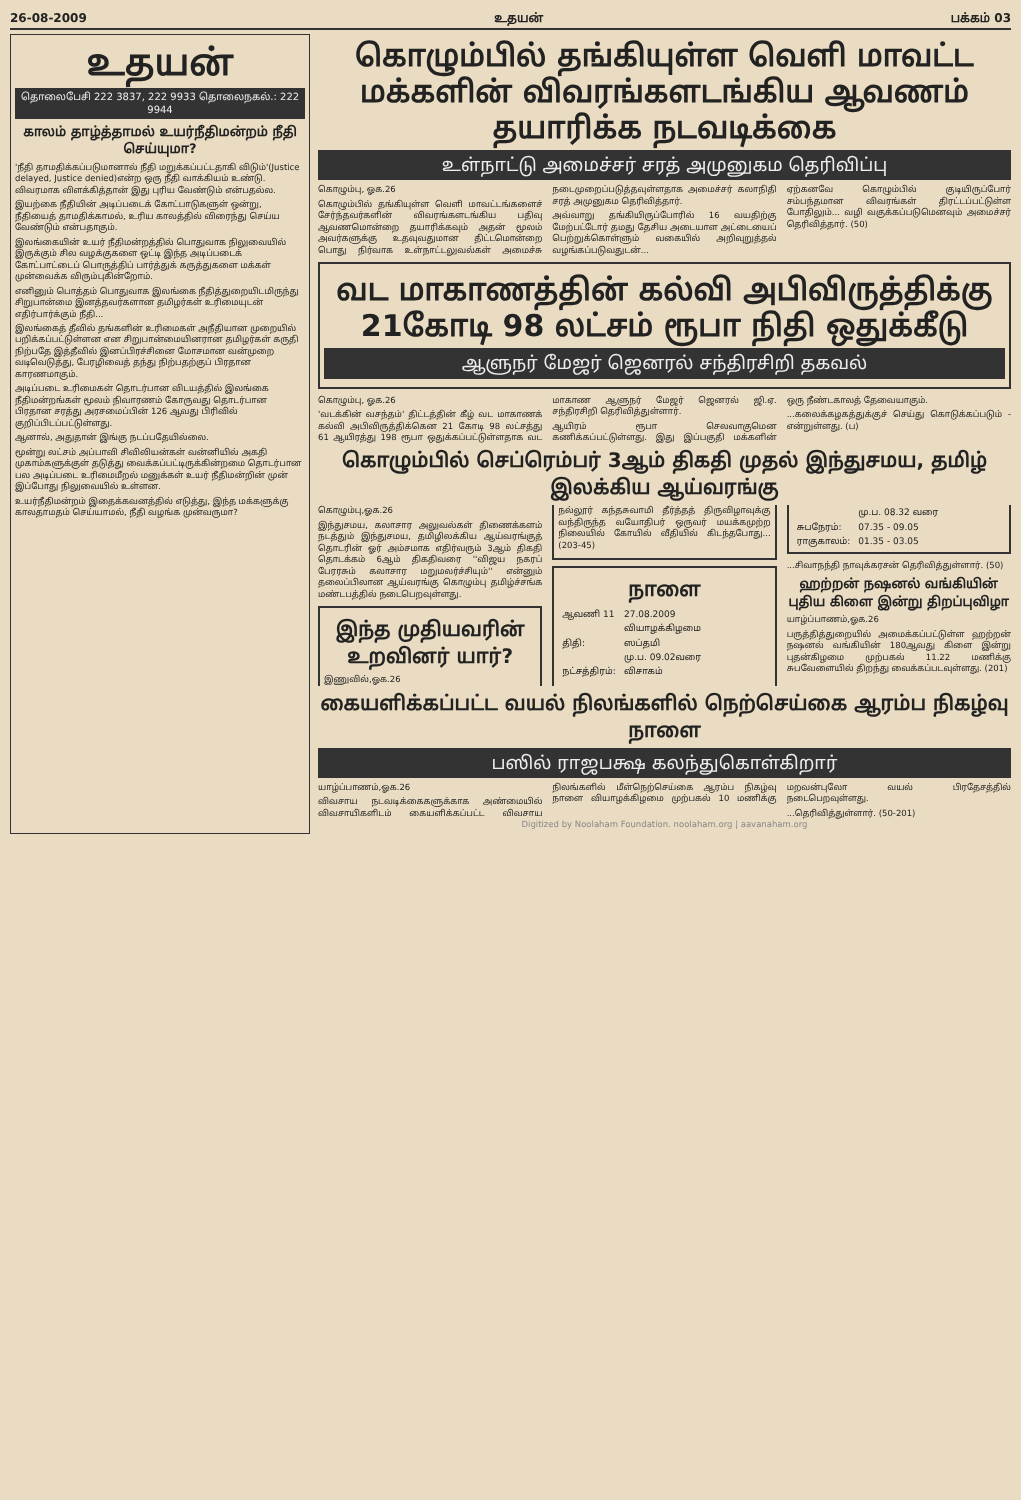26-08-2009 உதயன் பக்கம் 03
உதயன்
தொலைபேசி 222 3837, 222 9933 தொலைநகல்.: 222 9944
காலம் தாழ்த்தாமல் உயர்நீதிமன்றம் நீதி செய்யுமா?
'நீதி தாமதிக்கப்படுமானால் நீதி மறுக்கப்பட்டதாகி விடும்'(Justice delayed, Justice denied)என்ற ஒரு நீதி வாக்கியம் உண்டு. விவரமாக விளக்கித்தான் இது புரிய வேண்டும் என்பதல்ல.
இயற்கை நீதியின் அடிப்படைக் கோட்பாடுகளுள் ஒன்று, நீதியைத் தாமதிக்காமல், உரிய காலத்தில் விரைந்து செய்ய வேண்டும் என்பதாகும்.
இலங்கையின் உயர் நீதிமன்றத்தில் பொதுவாக நிலுவையில் இருக்கும் சில வழக்குகளை ஒட்டி இந்த அடிப்படைக் கோட்பாட்டைப் பொருத்திப் பார்த்துக் கருத்துகளை மக்கள் முன்வைக்க விரும்புகின்றோம்.
எனினும் பொத்தம் பொதுவாக இலங்கை நீதித்துறையிடமிருந்து சிறுபான்மை இனத்தவர்களான தமிழர்கள் உரிமையுடன் எதிர்பார்க்கும் நீதி...
இலங்கைத் தீவில் தங்களின் உரிமைகள் அநீதியான முறையில் பறிக்கப்பட்டுள்ளன என சிறுபான்மையினரான தமிழர்கள் கருதி நிற்பதே இத்தீவில் இனப்பிரச்சினை மோசமான வன்முறை வடிவெடுத்து, பேரழிவைத் தந்து நிற்பதற்குப் பிரதான காரணமாகும்.
அடிப்படை உரிமைகள் தொடர்பான விடயத்தில் இலங்கை நீதிமன்றங்கள் மூலம் நிவாரணம் கோருவது தொடர்பான பிரதான சரத்து அரசமைப்பின் 126 ஆவது பிரிவில் குறிப்பிடப்பட்டுள்ளது.
ஆனால், அதுதான் இங்கு நடப்பதேயில்லை.
மூன்று லட்சம் அப்பாவி சிவிலியன்கள் வன்னியில் அகதி முகாம்களுக்குள் தடுத்து வைக்கப்பட்டிருக்கின்றமை தொடர்பான பல அடிப்படை உரிமைமீறல் மனுக்கள் உயர் நீதிமன்றின் முன் இப்போது நிலுவையில் உள்ளன.
உயர்நீதிமன்றம் இதைக்கவனத்தில் எடுத்து, இந்த மக்களுக்கு காலதாமதம் செய்யாமல், நீதி வழங்க முன்வருமா?
கொழும்பில் தங்கியுள்ள வெளி மாவட்ட மக்களின் விவரங்களடங்கிய ஆவணம் தயாரிக்க நடவடிக்கை
உள்நாட்டு அமைச்சர் சரத் அமுனுகம தெரிவிப்பு
கொழும்பு, ஓக.26
கொழும்பில் தங்கியுள்ள வெளி மாவட்டங்களைச் சேர்ந்தவர்களின் விவரங்களடங்கிய பதிவு ஆவணமொன்றை தயாரிக்கவும் அதன் மூலம் அவர்களுக்கு உதவுவதுமான திட்டமொன்றை பொது நிர்வாக உள்நாட்டலுவல்கள் அமைச்சு நடைமுறைப்படுத்தவுள்ளதாக அமைச்சர் கலாநிதி சரத் அமுனுகம தெரிவித்தார்.
அவ்வாறு தங்கியிருப்போரில் 16 வயதிற்கு மேற்பட்டோர் தமது தேசிய அடையாள அட்டையைப் பெற்றுக்கொள்ளும் வகையில் அறிவுறுத்தல் வழங்கப்படுவதுடன்...
ஏற்கனவே கொழும்பில் குடியிருப்போர் சம்பந்தமான விவரங்கள் திரட்டப்பட்டுள்ள போதிலும்... வழி வகுக்கப்படுமெனவும் அமைச்சர் தெரிவித்தார். (50)
வட மாகாணத்தின் கல்வி அபிவிருத்திக்கு 21கோடி 98 லட்சம் ரூபா நிதி ஒதுக்கீடு
ஆளுநர் மேஜர் ஜெனரல் சந்திரசிறி தகவல்
கொழும்பு, ஓக.26
'வடக்கின் வசந்தம்' திட்டத்தின் கீழ் வட மாகாணக் கல்வி அபிவிருத்திக்கென 21 கோடி 98 லட்சத்து 61 ஆயிரத்து 198 ரூபா ஒதுக்கப்பட்டுள்ளதாக வட மாகாண ஆளுநர் மேஜர் ஜெனரல் ஜி.ஏ. சந்திரசிறி தெரிவித்துள்ளார்.
ஆயிரம் ரூபா செலவாகுமென கணிக்கப்பட்டுள்ளது. இது இப்பகுதி மக்களின் ஒரு நீண்டகாலத் தேவையாகும்.
...கலைக்கழகத்துக்குச் செய்து கொடுக்கப்படும் - என்றுள்ளது. (ப)
கொழும்பில் செப்ரெம்பர் 3ஆம் திகதி முதல் இந்துசமய, தமிழ் இலக்கிய ஆய்வரங்கு
கொழும்பு,ஓக.26
இந்துசமய, கலாசார அலுவல்கள் திணைக்களம் நடத்தும் இந்துசமய, தமிழிலக்கிய ஆய்வரங்குத் தொடரின் ஓர் அம்சமாக எதிர்வரும் 3ஆம் திகதி தொடக்கம் 6ஆம் திகதிவரை ''விஜய நகரப் பேரரசும் கலாசார மறுமலர்ச்சியும்'' என்னும் தலைப்பிலான ஆய்வரங்கு கொழும்பு தமிழ்ச்சங்க மண்டபத்தில் நடைபெறவுள்ளது.
இந்த முதியவரின் உறவினர் யார்?
இணுவில்,ஓக.26
நல்லூர் கந்தசுவாமி தீர்த்தத் திருவிழாவுக்கு வந்திருந்த வயோதிபர் ஒருவர் மயக்கமுற்ற நிலையில் கோயில் வீதியில் கிடந்தபோது... (203-45)
நாளை
| ஆவணி 11 | 27.08.2009 |
| | வியாழக்கிழமை |
| திதி: | ஸப்தமி |
| | மு.ப. 09.02வரை |
| நட்சத்திரம்: | விசாகம் |
| | மு.ப. 08.32 வரை |
| சுபநேரம்: | 07.35 - 09.05 |
| ராகுகாலம்: | 01.35 - 03.05 |
...சிவாநந்தி நாவுக்கரசன் தெரிவித்துள்ளார். (50)
ஹற்றன் நஷனல் வங்கியின் புதிய கிளை இன்று திறப்புவிழா
யாழ்ப்பாணம்,ஓக.26
பருத்தித்துறையில் அமைக்கப்பட்டுள்ள ஹற்றன் நஷனல் வங்கியின் 180ஆவது கிளை இன்று புதன்கிழமை முற்பகல் 11.22 மணிக்கு சுபவேளையில் திறந்து வைக்கப்படவுள்ளது. (201)
கையளிக்கப்பட்ட வயல் நிலங்களில் நெற்செய்கை ஆரம்ப நிகழ்வு நாளை
பஸில் ராஜபக்ஷ கலந்துகொள்கிறார்
யாழ்ப்பாணம்,ஓக.26
விவசாய நடவடிக்கைகளுக்காக அண்மையில் விவசாயிகளிடம் கையளிக்கப்பட்ட விவசாய நிலங்களில் மீள்நெற்செய்கை ஆரம்ப நிகழ்வு நாளை வியாழக்கிழமை முற்பகல் 10 மணிக்கு மறவன்புலோ வயல் பிரதேசத்தில் நடைபெறவுள்ளது.
...தெரிவித்துள்ளார். (50-201)
Digitized by Noolaham Foundation. noolaham.org | aavanaham.org